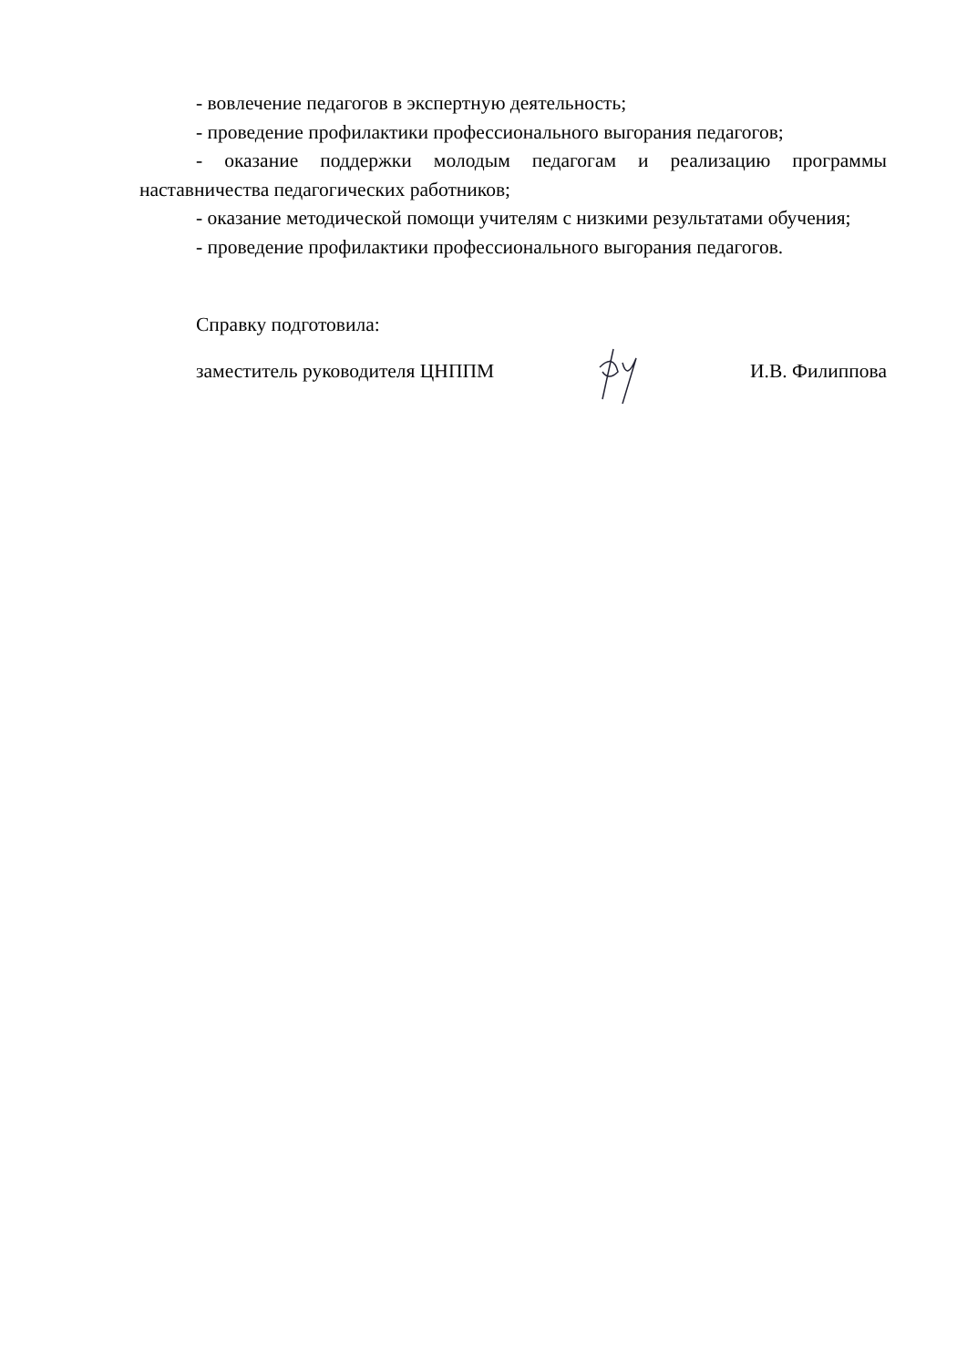- вовлечение педагогов в экспертную деятельность;
- проведение профилактики профессионального выгорания педагогов;
- оказание поддержки молодым педагогам и реализацию программы наставничества педагогических работников;
- оказание методической помощи учителям с низкими результатами обучения;
- проведение профилактики профессионального выгорания педагогов.
Справку подготовила:
заместитель руководителя ЦНППМ И.В. Филиппова